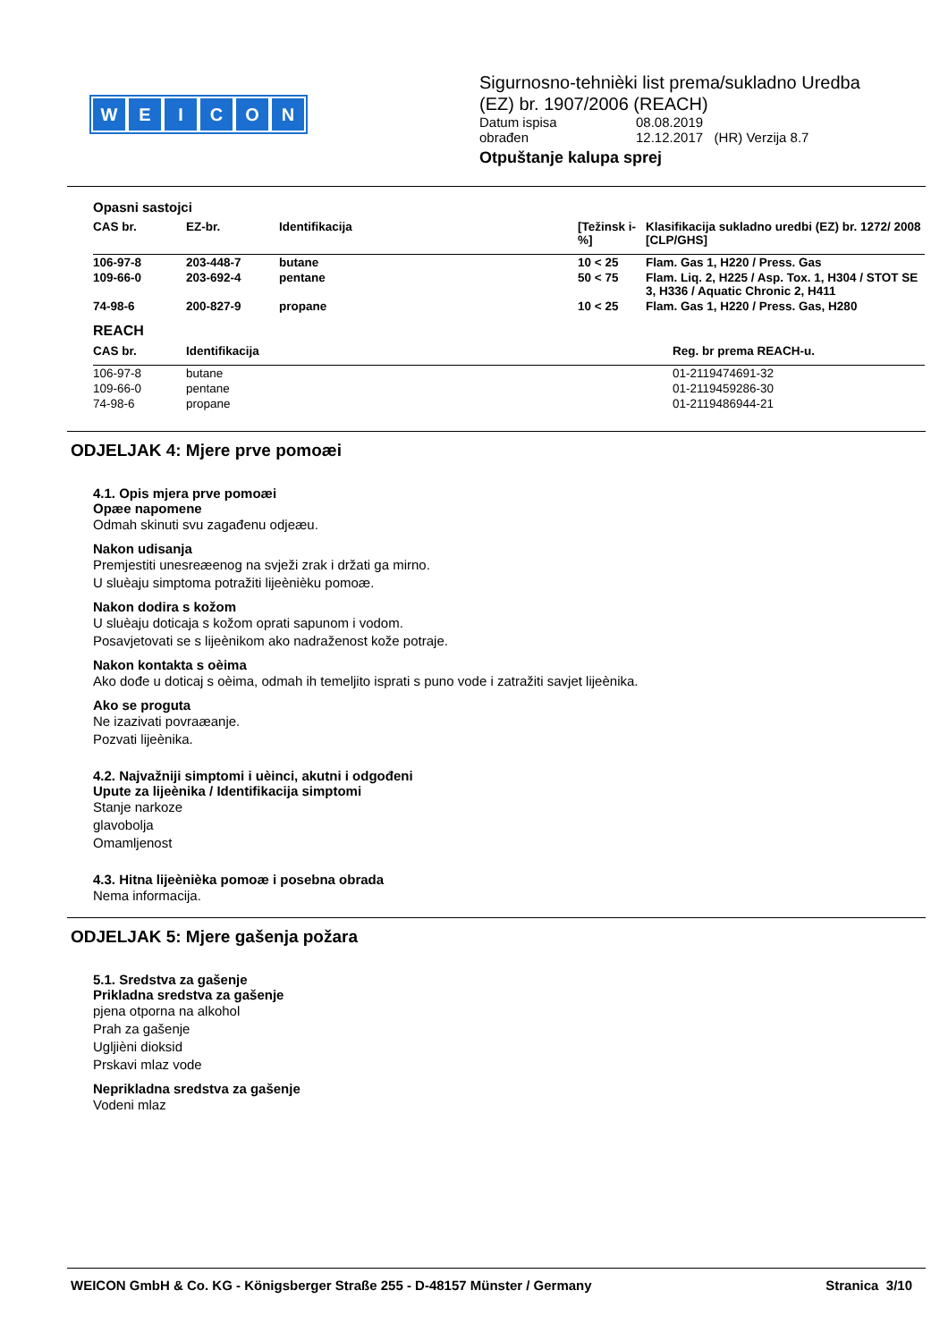WEICON
Sigurnosno-tehnièki list prema/sukladno Uredba
(EZ) br. 1907/2006 (REACH)
| Datum ispisa | 08.08.2019 |
| obrađen | 12.12.2017 (HR) Verzija 8.7 |
Otpuštanje kalupa sprej
Opasni sastojci
| CAS br. | EZ-br. | Identifikacija | [Težinsk i-%] | Klasifikacija sukladno uredbi (EZ) br. 1272/ 2008 [CLP/GHS] |
| --- | --- | --- | --- | --- |
| 106-97-8 | 203-448-7 | butane | 10 < 25 | Flam. Gas 1, H220 / Press. Gas |
| 109-66-0 | 203-692-4 | pentane | 50 < 75 | Flam. Liq. 2, H225 / Asp. Tox. 1, H304 / STOT SE 3, H336 / Aquatic Chronic 2, H411 |
| 74-98-6 | 200-827-9 | propane | 10 < 25 | Flam. Gas 1, H220 / Press. Gas, H280 |
REACH
| CAS br. | Identifikacija | Reg. br prema REACH-u. |
| --- | --- | --- |
| 106-97-8 | butane | 01-2119474691-32 |
| 109-66-0 | pentane | 01-2119459286-30 |
| 74-98-6 | propane | 01-2119486944-21 |
ODJELJAK 4: Mjere prve pomoæi
4.1. Opis mjera prve pomoæi
Opæe napomene
Odmah skinuti svu zagađenu odjeæu.
Nakon udisanja
Premjestiti unesreæenog na svježi zrak i držati ga mirno.
U sluèaju simptoma potražiti lijeènièku pomoæ.
Nakon dodira s kožom
U sluèaju doticaja s kožom oprati sapunom i vodom.
Posavjetovati se s lijeènikom ako nadraženost kože potraje.
Nakon kontakta s oèima
Ako dođe u doticaj s oèima, odmah ih temeljito isprati s puno vode i zatražiti savjet lijeènika.
Ako se proguta
Ne izazivati povraæanje.
Pozvati lijeènika.
4.2. Najvažniji simptomi i uèinci, akutni i odgođeni
Upute za lijeènika / Identifikacija simptomi
Stanje narkoze
glavobolja
Omamljenost
4.3. Hitna lijeènièka pomoæ i posebna obrada
Nema informacija.
ODJELJAK 5: Mjere gašenja požara
5.1. Sredstva za gašenje
Prikladna sredstva za gašenje
pjena otporna na alkohol
Prah za gašenje
Ugljièni dioksid
Prskavi mlaz vode
Neprikladna sredstva za gašenje
Vodeni mlaz
WEICON GmbH & Co. KG - Königsberger Straße 255 - D-48157 Münster / Germany Stranica 3/10